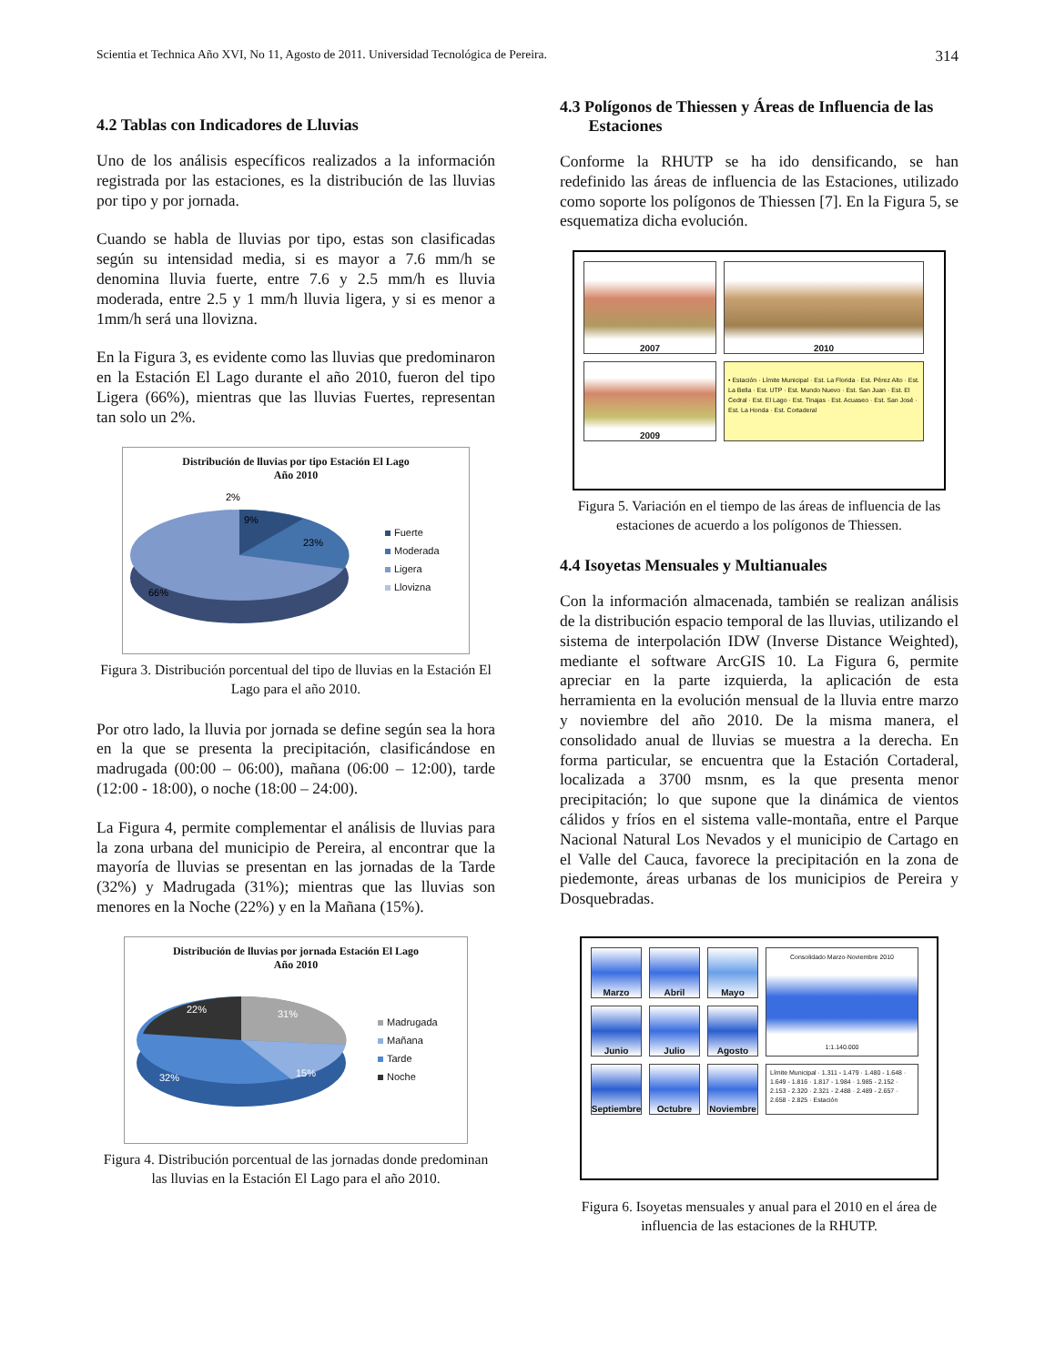Scientia et Technica Año XVI, No 11, Agosto de 2011. Universidad Tecnológica de Pereira. 314
4.2 Tablas con Indicadores de Lluvias
Uno de los análisis específicos realizados a la información registrada por las estaciones, es la distribución de las lluvias por tipo y por jornada.
Cuando se habla de lluvias por tipo, estas son clasificadas según su intensidad media, si es mayor a 7.6 mm/h se denomina lluvia fuerte, entre 7.6 y 2.5 mm/h es lluvia moderada, entre 2.5 y 1 mm/h lluvia ligera, y si es menor a 1mm/h será una llovizna.
En la Figura 3, es evidente como las lluvias que predominaron en la Estación El Lago durante el año 2010, fueron del tipo Ligera (66%), mientras que las lluvias Fuertes, representan tan solo un 2%.
Distribución de lluvias por tipo Estación El Lago
Año 2010
2%
9%
23%
66%
Fuerte
Moderada
Ligera
Llovizna
Figura 3. Distribución porcentual del tipo de lluvias en la Estación El Lago para el año 2010.
Por otro lado, la lluvia por jornada se define según sea la hora en la que se presenta la precipitación, clasificándose en madrugada (00:00 – 06:00), mañana (06:00 – 12:00), tarde (12:00 - 18:00), o noche (18:00 – 24:00).
La Figura 4, permite complementar el análisis de lluvias para la zona urbana del municipio de Pereira, al encontrar que la mayoría de lluvias se presentan en las jornadas de la Tarde (32%) y Madrugada (31%); mientras que las lluvias son menores en la Noche (22%) y en la Mañana (15%).
Distribución de lluvias por jornada Estación El Lago
Año 2010
22%
31%
15%
32%
Madrugada
Mañana
Tarde
Noche
Figura 4. Distribución porcentual de las jornadas donde predominan las lluvias en la Estación El Lago para el año 2010.
4.3 Polígonos de Thiessen y Áreas de Influencia de las
Estaciones
Conforme la RHUTP se ha ido densificando, se han redefinido las áreas de influencia de las Estaciones, utilizado como soporte los polígonos de Thiessen [7]. En la Figura 5, se esquematiza dicha evolución.
2007
2010
2009
• Estación · Límite Municipal · Est. La Florida · Est. Pérez Alto · Est. La Bella · Est. UTP · Est. Mundo Nuevo · Est. San Juan · Est. El Cedral · Est. El Lago · Est. Tinajas · Est. Acuaseo · Est. San José · Est. La Honda · Est. Cortaderal
Figura 5. Variación en el tiempo de las áreas de influencia de las estaciones de acuerdo a los polígonos de Thiessen.
4.4 Isoyetas Mensuales y Multianuales
Con la información almacenada, también se realizan análisis de la distribución espacio temporal de las lluvias, utilizando el sistema de interpolación IDW (Inverse Distance Weighted), mediante el software ArcGIS 10. La Figura 6, permite apreciar en la parte izquierda, la aplicación de esta herramienta en la evolución mensual de la lluvia entre marzo y noviembre del año 2010. De la misma manera, el consolidado anual de lluvias se muestra a la derecha. En forma particular, se encuentra que la Estación Cortaderal, localizada a 3700 msnm, es la que presenta menor precipitación; lo que supone que la dinámica de vientos cálidos y fríos en el sistema valle-montaña, entre el Parque Nacional Natural Los Nevados y el municipio de Cartago en el Valle del Cauca, favorece la precipitación en la zona de piedemonte, áreas urbanas de los municipios de Pereira y Dosquebradas.
Marzo
Abril
Mayo
Consolidado Marzo-Noviembre 2010
1:1.140.000
Junio
Julio
Agosto
Septiembre
Octubre
Noviembre
Límite Municipal · 1.311 - 1.479 · 1.480 - 1.648 · 1.649 - 1.816 · 1.817 - 1.984 · 1.985 - 2.152 · 2.153 - 2.320 · 2.321 - 2.488 · 2.489 - 2.657 · 2.658 - 2.825 · Estación
Figura 6. Isoyetas mensuales y anual para el 2010 en el área de influencia de las estaciones de la RHUTP.